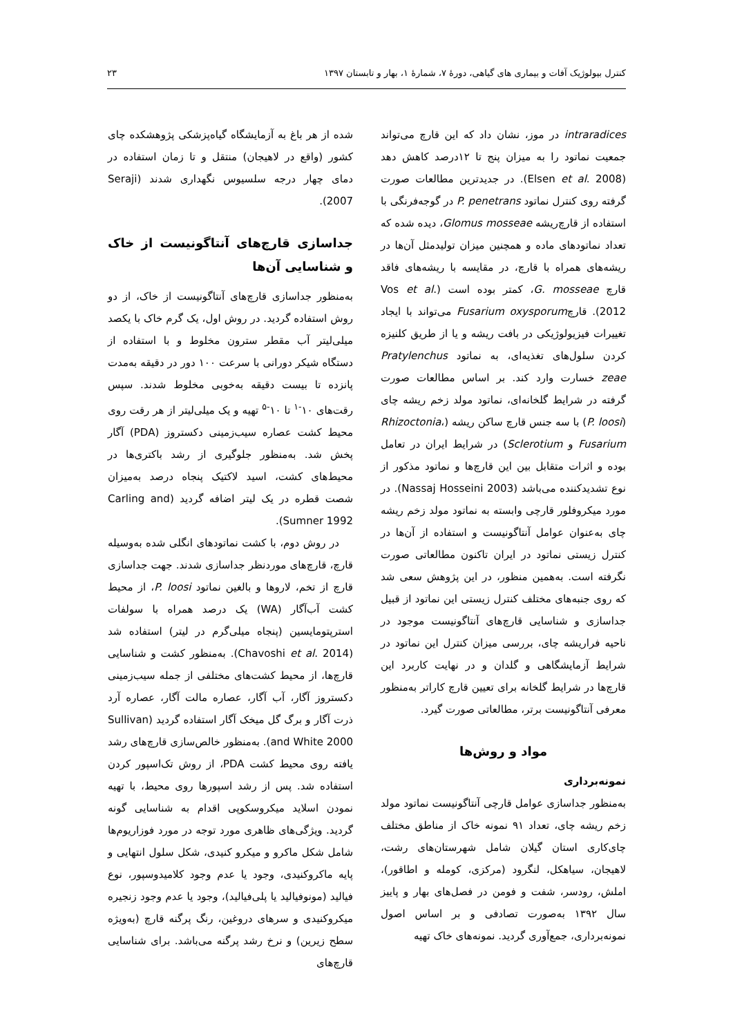کنترل بیولوژیک آفات و بیماری های گیاهی، دورهٔ ۷، شمارهٔ ۱، بهار و تابستان ۱۳۹۷ ۲۳
intraradices در موز، نشان داد که این قارچ می‌تواند جمعیت نماتود را به میزان پنج تا ۱۲درصد کاهش دهد (Elsen et al. 2008). در جدیدترین مطالعات صورت گرفته روی کنترل نماتود P. penetrans در گوجه‌فرنگی با استفاده از قارچ‌ریشه Glomus mosseae، دیده شده که تعداد نماتودهای ماده و همچنین میزان تولیدمثل آن‌ها در ریشه‌های همراه با قارچ، در مقایسه با ریشه‌های فاقد قارچ G. mosseae، کمتر بوده است (Vos et al. 2012). قارچFusarium oxysporum می‌تواند با ایجاد تغییرات فیزیولوژیکی در بافت ریشه و یا از طریق کلنیزه کردن سلول‌های تغذیه‌ای، به نماتود Pratylenchus zeae خسارت وارد کند. بر اساس مطالعات صورت گرفته در شرایط گلخانه‌ای، نماتود مولد زخم ریشه چای (P. loosi) با سه جنس قارچ ساکن ریشه (Rhizoctonia، Fusarium و Sclerotium) در شرایط ایران در تعامل بوده و اثرات متقابل بین این قارچ‌ها و نماتود مذکور از نوع تشدیدکننده می‌باشد (Nassaj Hosseini 2003). در مورد میکروفلور قارچی وابسته به نماتود مولد زخم ریشه چای به‌عنوان عوامل آنتاگونیست و استفاده از آن‌ها در کنترل زیستی نماتود در ایران تاکنون مطالعاتی صورت نگرفته است. به‌همین منظور، در این پژوهش سعی شد که روی جنبه‌های مختلف کنترل زیستی این نماتود از قبیل جداسازی و شناسایی قارچ‌های آنتاگونیست موجود در ناحیه فراریشه چای، بررسی میزان کنترل این نماتود در شرایط آزمایشگاهی و گلدان و در نهایت کاربرد این قارچ‌ها در شرایط گلخانه برای تعیین قارچ کاراتر به‌منظور معرفی آنتاگونیست برتر، مطالعاتی صورت گیرد.
مواد و روش‌ها
نمونه‌برداری
به‌منظور جداسازی عوامل قارچی آنتاگونیست نماتود مولد زخم ریشه چای، تعداد ۹۱ نمونه خاک از مناطق مختلف چای‌کاری استان گیلان شامل شهرستان‌های رشت، لاهیجان، سیاهکل، لنگرود (مرکزی، کومله و اطاقور)، املش، رودسر، شفت و فومن در فصل‌های بهار و پاییز سال ۱۳۹۲ به‌صورت تصادفی و بر اساس اصول نمونه‌برداری، جمع‌آوری گردید. نمونه‌های خاک تهیه
شده از هر باغ به آزمایشگاه گیاه‌پزشکی پژوهشکده چای کشور (واقع در لاهیجان) منتقل و تا زمان استفاده در دمای چهار درجه سلسیوس نگهداری شدند (Seraji 2007).
جداسازی قارچ‌های آنتاگونیست از خاک و شناسایی آن‌ها
به‌منظور جداسازی قارچ‌های آنتاگونیست از خاک، از دو روش استفاده گردید. در روش اول، یک گرم خاک با یکصد میلی‌لیتر آب مقطر سترون مخلوط و با استفاده از دستگاه شیکر دورانی با سرعت ۱۰۰ دور در دقیقه به‌مدت پانزده تا بیست دقیقه به‌خوبی مخلوط شدند. سپس رقت‌های ۱۰<sup>-۱</sup> تا ۱۰<sup>-۵</sup> تهیه و یک میلی‌لیتر از هر رقت روی محیط کشت عصاره سیب‌زمینی دکستروز (PDA) آگار پخش شد. به‌منظور جلوگیری از رشد باکتری‌ها در محیط‌های کشت، اسید لاکتیک پنجاه درصد به‌میزان شصت قطره در یک لیتر اضافه گردید (Carling and Sumner 1992).
در روش دوم، با کشت نماتودهای انگلی شده به‌وسیله قارچ، قارچ‌های موردنظر جداسازی شدند. جهت جداسازی قارچ از تخم، لاروها و بالغین نماتود P. loosi، از محیط کشت آب‌آگار (WA) یک درصد همراه با سولفات استرپتومایسین (پنجاه میلی‌گرم در لیتر) استفاده شد (Chavoshi et al. 2014). به‌منظور کشت و شناسایی قارچ‌ها، از محیط کشت‌های مختلفی از جمله سیب‌زمینی دکستروز آگار، آب آگار، عصاره مالت آگار، عصاره آرد ذرت آگار و برگ گل میخک آگار استفاده گردید (Sullivan and White 2000). به‌منظور خالص‌سازی قارچ‌های رشد یافته روی محیط کشت PDA، از روش تک‌اسپور کردن استفاده شد. پس از رشد اسپورها روی محیط، با تهیه نمودن اسلاید میکروسکوپی اقدام به شناسایی گونه گردید. ویژگی‌های ظاهری مورد توجه در مورد فوزاریوم‌ها شامل شکل ماکرو و میکرو کنیدی، شکل سلول انتهایی و پایه ماکروکنیدی، وجود یا عدم وجود کلامیدوسپور، نوع فیالید (مونوفیالید یا پلی‌فیالید)، وجود یا عدم وجود زنجیره میکروکنیدی و سرهای دروغین، رنگ پرگنه قارچ (به‌ویژه سطح زیرین) و نرخ رشد پرگنه می‌باشد. برای شناسایی قارچ‌های